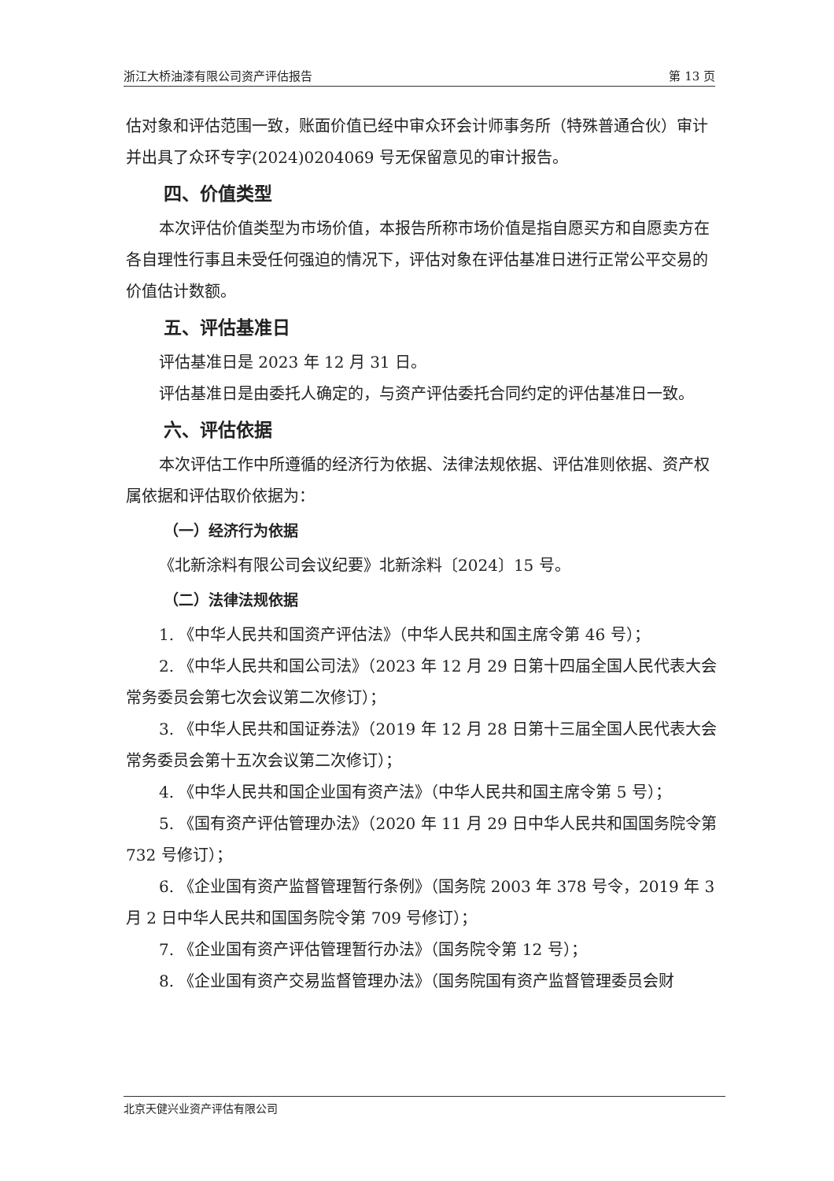浙江大桥油漆有限公司资产评估报告 第 13 页
估对象和评估范围一致，账面价值已经中审众环会计师事务所（特殊普通合伙）审计并出具了众环专字(2024)0204069 号无保留意见的审计报告。
四、价值类型
本次评估价值类型为市场价值，本报告所称市场价值是指自愿买方和自愿卖方在各自理性行事且未受任何强迫的情况下，评估对象在评估基准日进行正常公平交易的价值估计数额。
五、评估基准日
评估基准日是 2023 年 12 月 31 日。
评估基准日是由委托人确定的，与资产评估委托合同约定的评估基准日一致。
六、评估依据
本次评估工作中所遵循的经济行为依据、法律法规依据、评估准则依据、资产权属依据和评估取价依据为：
（一）经济行为依据
《北新涂料有限公司会议纪要》北新涂料〔2024〕15 号。
（二）法律法规依据
1. 《中华人民共和国资产评估法》（中华人民共和国主席令第 46 号）；
2. 《中华人民共和国公司法》（2023 年 12 月 29 日第十四届全国人民代表大会常务委员会第七次会议第二次修订）；
3. 《中华人民共和国证券法》（2019 年 12 月 28 日第十三届全国人民代表大会常务委员会第十五次会议第二次修订）；
4. 《中华人民共和国企业国有资产法》（中华人民共和国主席令第 5 号）；
5. 《国有资产评估管理办法》（2020 年 11 月 29 日中华人民共和国国务院令第 732 号修订）；
6. 《企业国有资产监督管理暂行条例》（国务院 2003 年 378 号令，2019 年 3 月 2 日中华人民共和国国务院令第 709 号修订）；
7. 《企业国有资产评估管理暂行办法》（国务院令第 12 号）；
8. 《企业国有资产交易监督管理办法》（国务院国有资产监督管理委员会财
北京天健兴业资产评估有限公司